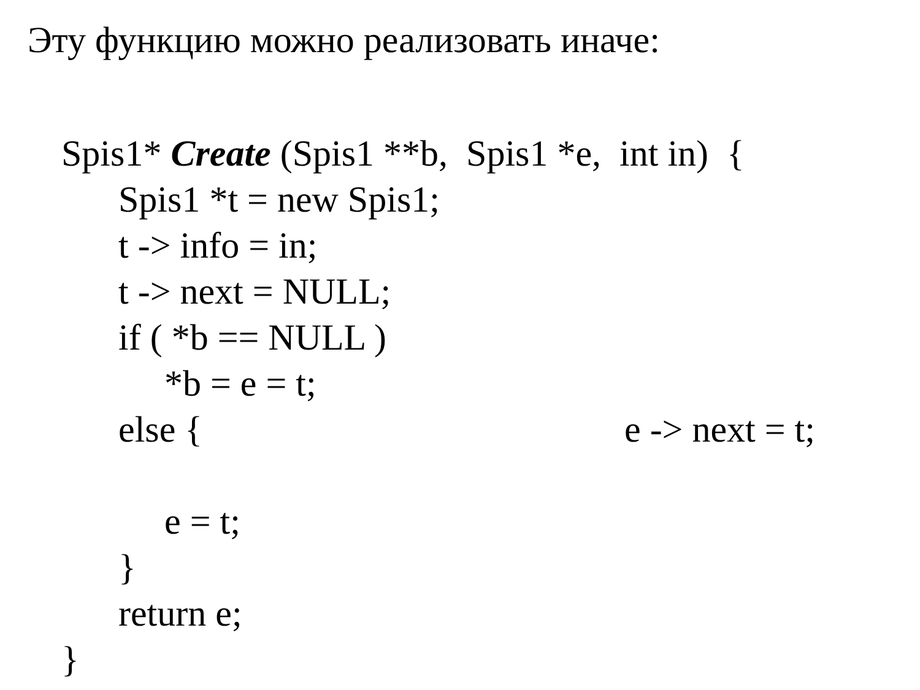Эту функцию можно реализовать иначе:
Spis1* Create (Spis1 **b, Spis1 *e, int in) {
Spis1 *t = new Spis1;
t -> info = in;
t -> next = NULL;
if ( *b == NULL )
*b = e = t;
else { e -> next = t;
e = t;
}
return e;
}